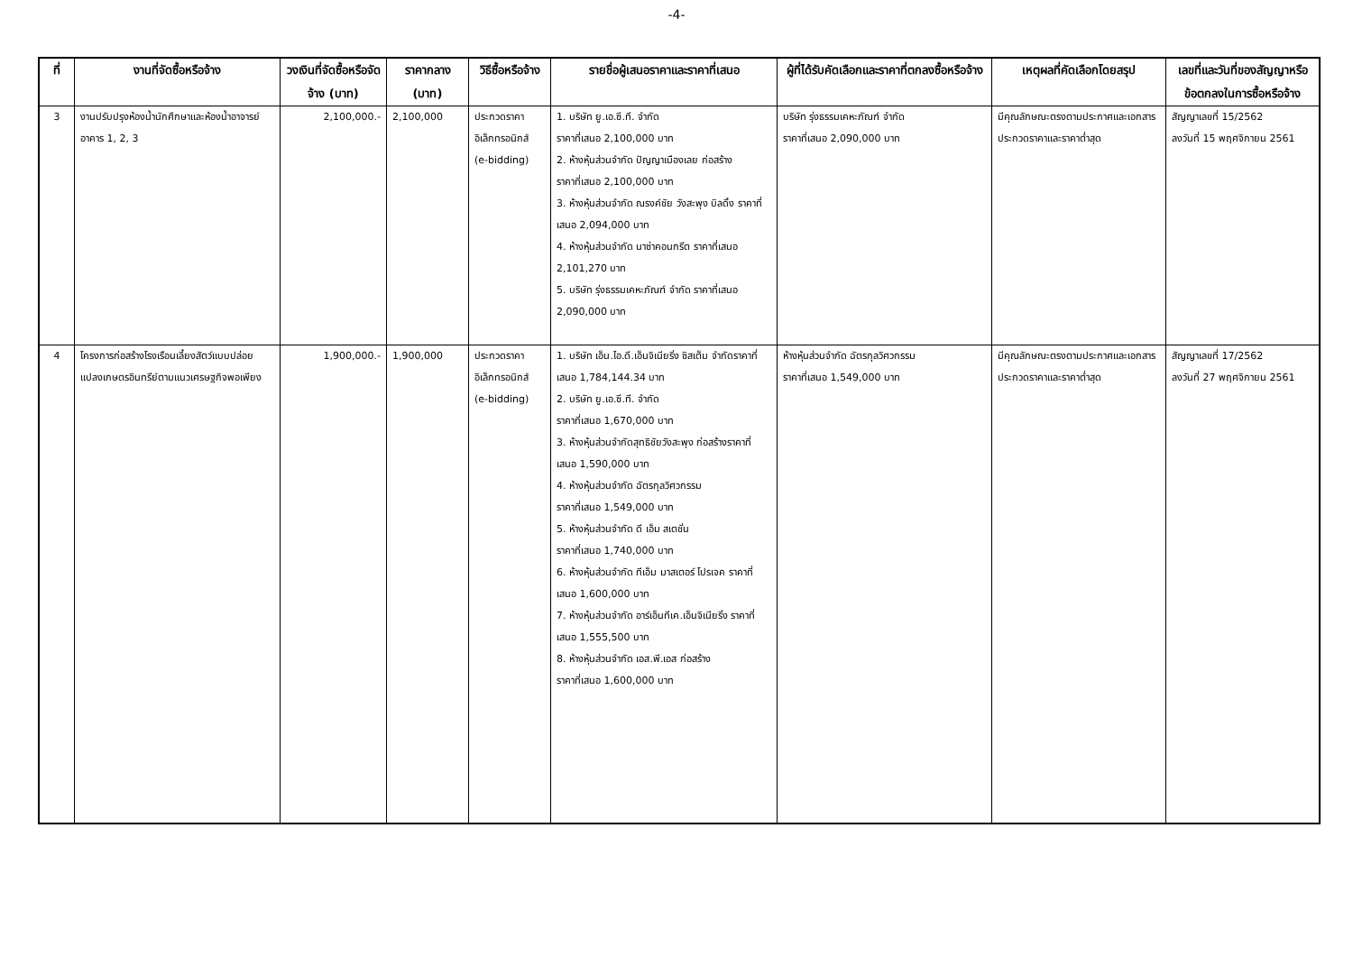-4-
| ที่ | งานที่จัดซื้อหรือจ้าง | วงเงินที่จัดซื้อหรือจัดจ้าง (บาท) | ราคากลาง (บาท) | วิธีซื้อหรือจ้าง | รายชื่อผู้เสนอราคาและราคาที่เสนอ | ผู้ที่ได้รับคัดเลือกและราคาที่ตกลงซื้อหรือจ้าง | เหตุผลที่คัดเลือกโดยสรุป | เลขที่และวันที่ของสัญญาหรือข้อตกลงในการซื้อหรือจ้าง |
| --- | --- | --- | --- | --- | --- | --- | --- | --- |
| 3 | งานปรับปรุงห้องน้ำนักศึกษาและห้องน้ำอาจารย์อาคาร 1, 2, 3 | 2,100,000.- | 2,100,000 | ประกวดราคาอิเล็กทรอนิกส์ (e-bidding) | 1. บริษัท ยู.เอ.ซี.ที. จำกัด ราคาที่เสนอ 2,100,000 บาท 2. ห้างหุ้นส่วนจำกัด ปัญญาเมืองเลย ก่อสร้าง ราคาที่เสนอ 2,100,000 บาท 3. ห้างหุ้นส่วนจำกัด ณรงค์ชัย วังสะพุง บิลดิ้ง ราคาที่เสนอ 2,094,000 บาท 4. ห้างหุ้นส่วนจำกัด นาซ่าคอนกรีต ราคาที่เสนอ 2,101,270 บาท 5. บริษัท รุ่งธรรมเคหะภัณฑ์ จำกัด ราคาที่เสนอ 2,090,000 บาท | บริษัท รุ่งธรรมเคหะภัณฑ์ จำกัด ราคาที่เสนอ 2,090,000 บาท | มีคุณลักษณะตรงตามประกาศและเอกสารประกวดราคาและราคาต่ำสุด | สัญญาเลขที่ 15/2562 ลงวันที่ 15 พฤศจิกายน 2561 |
| 4 | โครงการก่อสร้างโรงเรือนเลี้ยงสัตว์แบบปล่อยแปลงเกษตรอินทรีย์ตามแนวเศรษฐกิจพอเพียง | 1,900,000.- | 1,900,000 | ประกวดราคาอิเล็กทรอนิกส์ (e-bidding) | 1. บริษัท เอ็น.ไอ.ดี.เอ็นจิเนียริ่ง ซิสเต็ม จำกัดราคาที่เสนอ 1,784,144.34 บาท 2. บริษัท ยู.เอ.ซี.ที. จำกัด ราคาที่เสนอ 1,670,000 บาท 3. ห้างหุ้นส่วนจำกัดสุทธิชัยวังสะพุง ก่อสร้างราคาที่เสนอ 1,590,000 บาท 4. ห้างหุ้นส่วนจำกัด ฉัตรกุลวิศวกรรม ราคาที่เสนอ 1,549,000 บาท 5. ห้างหุ้นส่วนจำกัด ดี เอ็ม สเตชั่น ราคาที่เสนอ 1,740,000 บาท 6. ห้างหุ้นส่วนจำกัด ทีเอ็ม มาสเตอร์ โปรเจค ราคาที่เสนอ 1,600,000 บาท 7. ห้างหุ้นส่วนจำกัด อาร์เอ็นทีเค.เอ็นจิเนียริ่ง ราคาที่เสนอ 1,555,500 บาท 8. ห้างหุ้นส่วนจำกัด เอส.พี.เอส ก่อสร้าง ราคาที่เสนอ 1,600,000 บาท | ห้างหุ้นส่วนจำกัด ฉัตรกุลวิศวกรรม ราคาที่เสนอ 1,549,000 บาท | มีคุณลักษณะตรงตามประกาศและเอกสารประกวดราคาและราคาต่ำสุด | สัญญาเลขที่ 17/2562 ลงวันที่ 27 พฤศจิกายน 2561 |